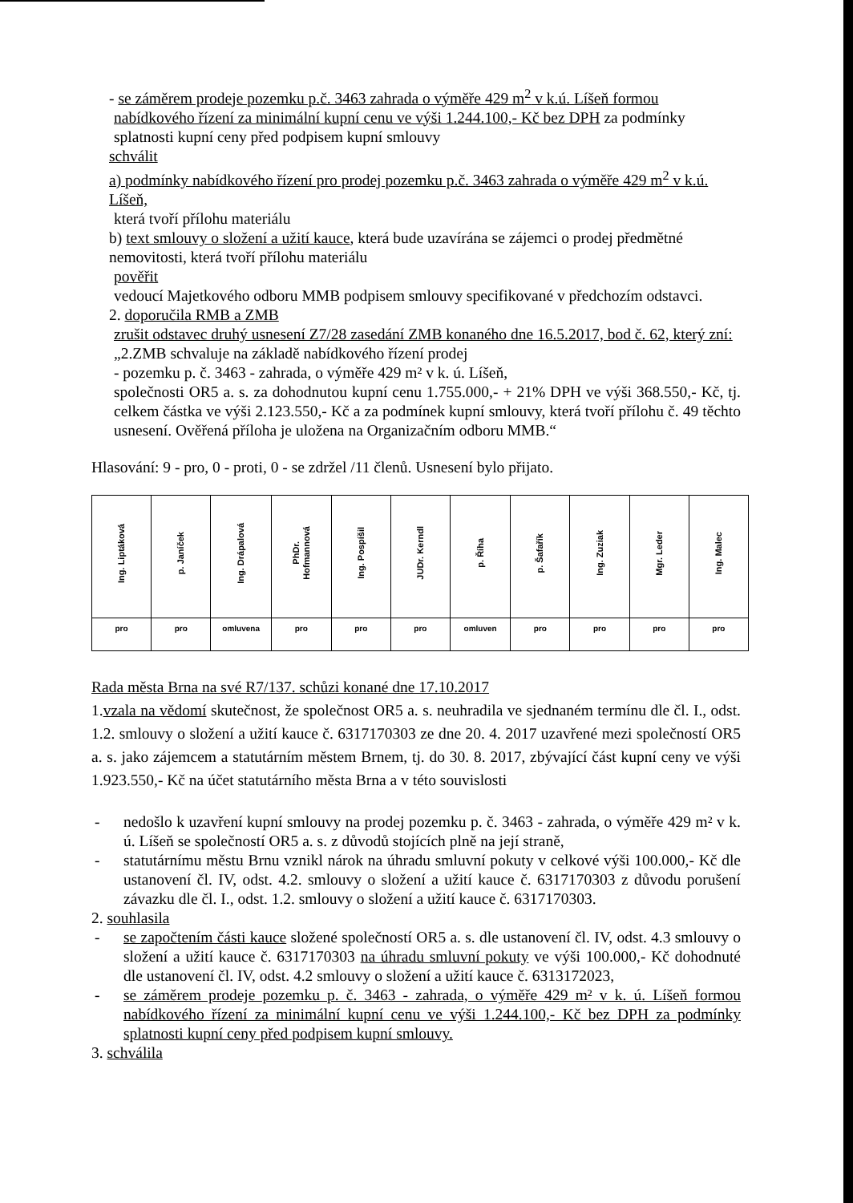- se záměrem prodeje pozemku p.č. 3463 zahrada o výměře 429 m<sup>2</sup> v k.ú. Líšeň formou
nabídkového řízení za minimální kupní cenu ve výši 1.244.100,- Kč bez DPH za podmínky splatnosti kupní ceny před podpisem kupní smlouvy
schválit
a) podmínky nabídkového řízení pro prodej pozemku p.č. 3463 zahrada o výměře 429 m<sup>2</sup> v k.ú. Líšeň,
která tvoří přílohu materiálu
b) text smlouvy o složení a užití kauce, která bude uzavírána se zájemci o prodej předmětné nemovitosti, která tvoří přílohu materiálu
pověřit
vedoucí Majetkového odboru MMB podpisem smlouvy specifikované v předchozím odstavci.
2. doporučila RMB a ZMB
zrušit odstavec druhý usnesení Z7/28 zasedání ZMB konaného dne 16.5.2017, bod č. 62, který zní:
„2.ZMB schvaluje na základě nabídkového řízení prodej
- pozemku p. č. 3463 - zahrada, o výměře 429 m² v k. ú. Líšeň,
společnosti OR5 a. s. za dohodnutou kupní cenu 1.755.000,- + 21% DPH ve výši 368.550,- Kč, tj. celkem částka ve výši 2.123.550,- Kč a za podmínek kupní smlouvy, která tvoří přílohu č. 49 těchto usnesení. Ověřená příloha je uložena na Organizačním odboru MMB.“
Hlasování: 9 - pro, 0 - proti, 0 - se zdržel /11 členů. Usnesení bylo přijato.
| Ing. Liptáková | p. Janíček | Ing. Drápalová | PhDr. Hofmannová | Ing. Pospíšil | JUDr. Kerndl | p. Říha | p. Šafařík | Ing. Zuziak | Mgr. Leder | Ing. Malec |
| pro | pro | omluvena | pro | pro | pro | omluven | pro | pro | pro | pro |
Rada města Brna na své R7/137. schůzi konané dne 17.10.2017
1.vzala na vědomí skutečnost, že společnost OR5 a. s. neuhradila ve sjednaném termínu dle čl. I., odst. 1.2. smlouvy o složení a užití kauce č. 6317170303 ze dne 20. 4. 2017 uzavřené mezi společností OR5 a. s. jako zájemcem a statutárním městem Brnem, tj. do 30. 8. 2017, zbývající část kupní ceny ve výši 1.923.550,- Kč na účet statutárního města Brna a v této souvislosti
- nedošlo k uzavření kupní smlouvy na prodej pozemku p. č. 3463 - zahrada, o výměře 429 m² v k. ú. Líšeň se společností OR5 a. s. z důvodů stojících plně na její straně,
- statutárnímu městu Brnu vznikl nárok na úhradu smluvní pokuty v celkové výši 100.000,- Kč dle ustanovení čl. IV, odst. 4.2. smlouvy o složení a užití kauce č. 6317170303 z důvodu porušení závazku dle čl. I., odst. 1.2. smlouvy o složení a užití kauce č. 6317170303.
2. souhlasila
- se započtením části kauce složené společností OR5 a. s. dle ustanovení čl. IV, odst. 4.3 smlouvy o složení a užití kauce č. 6317170303 na úhradu smluvní pokuty ve výši 100.000,- Kč dohodnuté dle ustanovení čl. IV, odst. 4.2 smlouvy o složení a užití kauce č. 6313172023,
- se záměrem prodeje pozemku p. č. 3463 - zahrada, o výměře 429 m² v k. ú. Líšeň formou nabídkového řízení za minimální kupní cenu ve výši 1.244.100,- Kč bez DPH za podmínky splatnosti kupní ceny před podpisem kupní smlouvy.
3. schválila